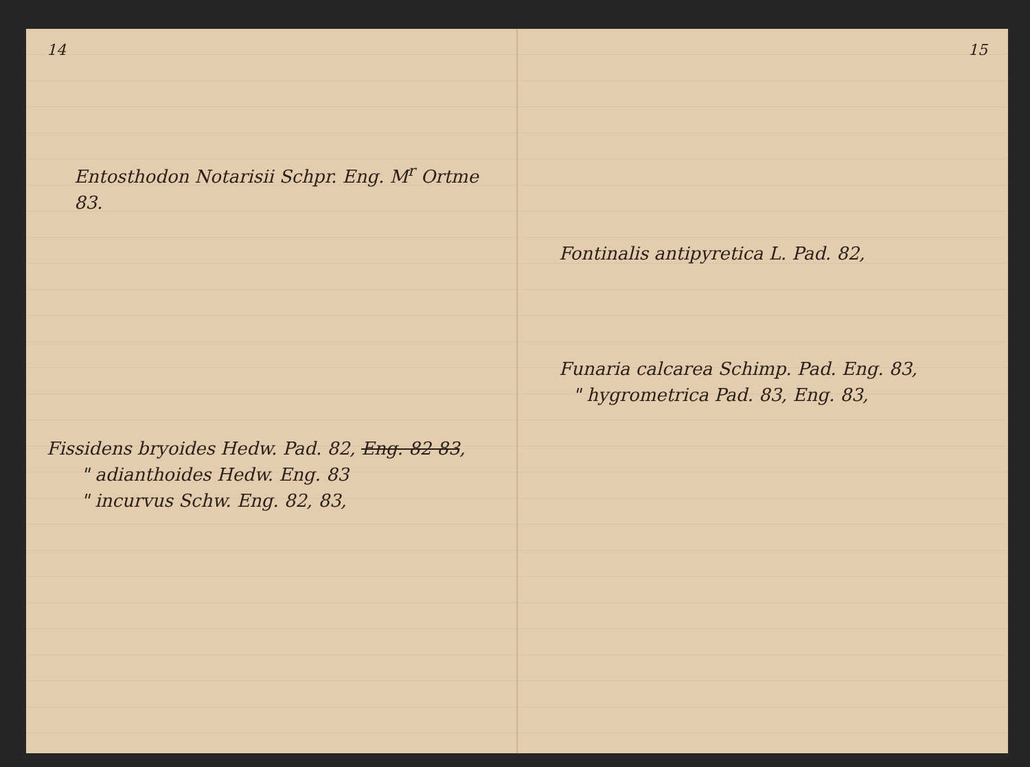14
Entosthodon Notarisii Schpr. Eng. M<sup>r</sup> Ortme 83.
Fissidens bryoides Hedw. Pad. 82, Eng. 82 83,
" adianthoides Hedw. Eng. 83
" incurvus Schw. Eng. 82, 83,
15
Fontinalis antipyretica L. Pad. 82,
Funaria calcarea Schimp. Pad. Eng. 83,
" hygrometrica Pad. 83, Eng. 83,